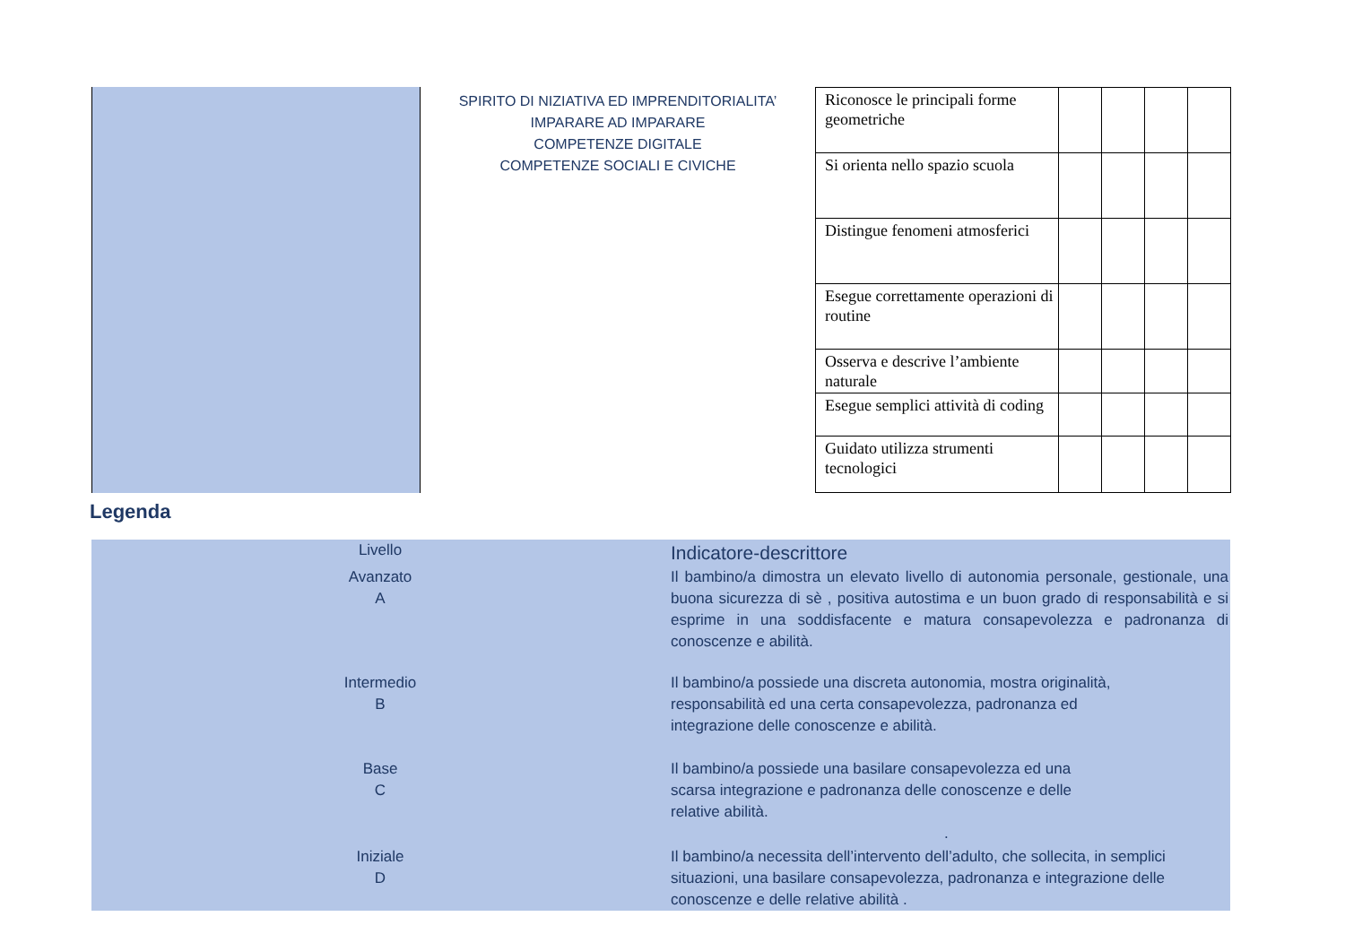| | SPIRITO DI NIZIATIVA ED IMPRENDITORIALITA’ IMPARARE AD IMPARARE COMPETENZE DIGITALE COMPETENZE SOCIALI E CIVICHE | / Riconosce le principali forme geometriche / / / / / / Si orienta nello spazio scuola / / / / / / Distingue fenomeni atmosferici / / / / / / Esegue correttamente operazioni di routine / / / / / / Osserva e descrive l’ambiente naturale / / / / / / Esegue semplici attività di coding / / / / / / Guidato utilizza strumenti tecnologici / / / / / |
Legenda
| Livello | Indicatore-descrittore |
| Avanzato A | Il bambino/a dimostra un elevato livello di autonomia personale, gestionale, una buona sicurezza di sè , positiva autostima e un buon grado di responsabilità e si esprime in una soddisfacente e matura consapevolezza e padronanza di conoscenze e abilità. |
| Intermedio B | Il bambino/a possiede una discreta autonomia, mostra originalità, responsabilità ed una certa consapevolezza, padronanza ed integrazione delle conoscenze e abilità. |
| Base C | Il bambino/a possiede una basilare consapevolezza ed una scarsa integrazione e padronanza delle conoscenze e delle relative abilità. . |
| Iniziale D | Il bambino/a necessita dell’intervento dell’adulto, che sollecita, in semplici situazioni, una basilare consapevolezza, padronanza e integrazione delle conoscenze e delle relative abilità . |